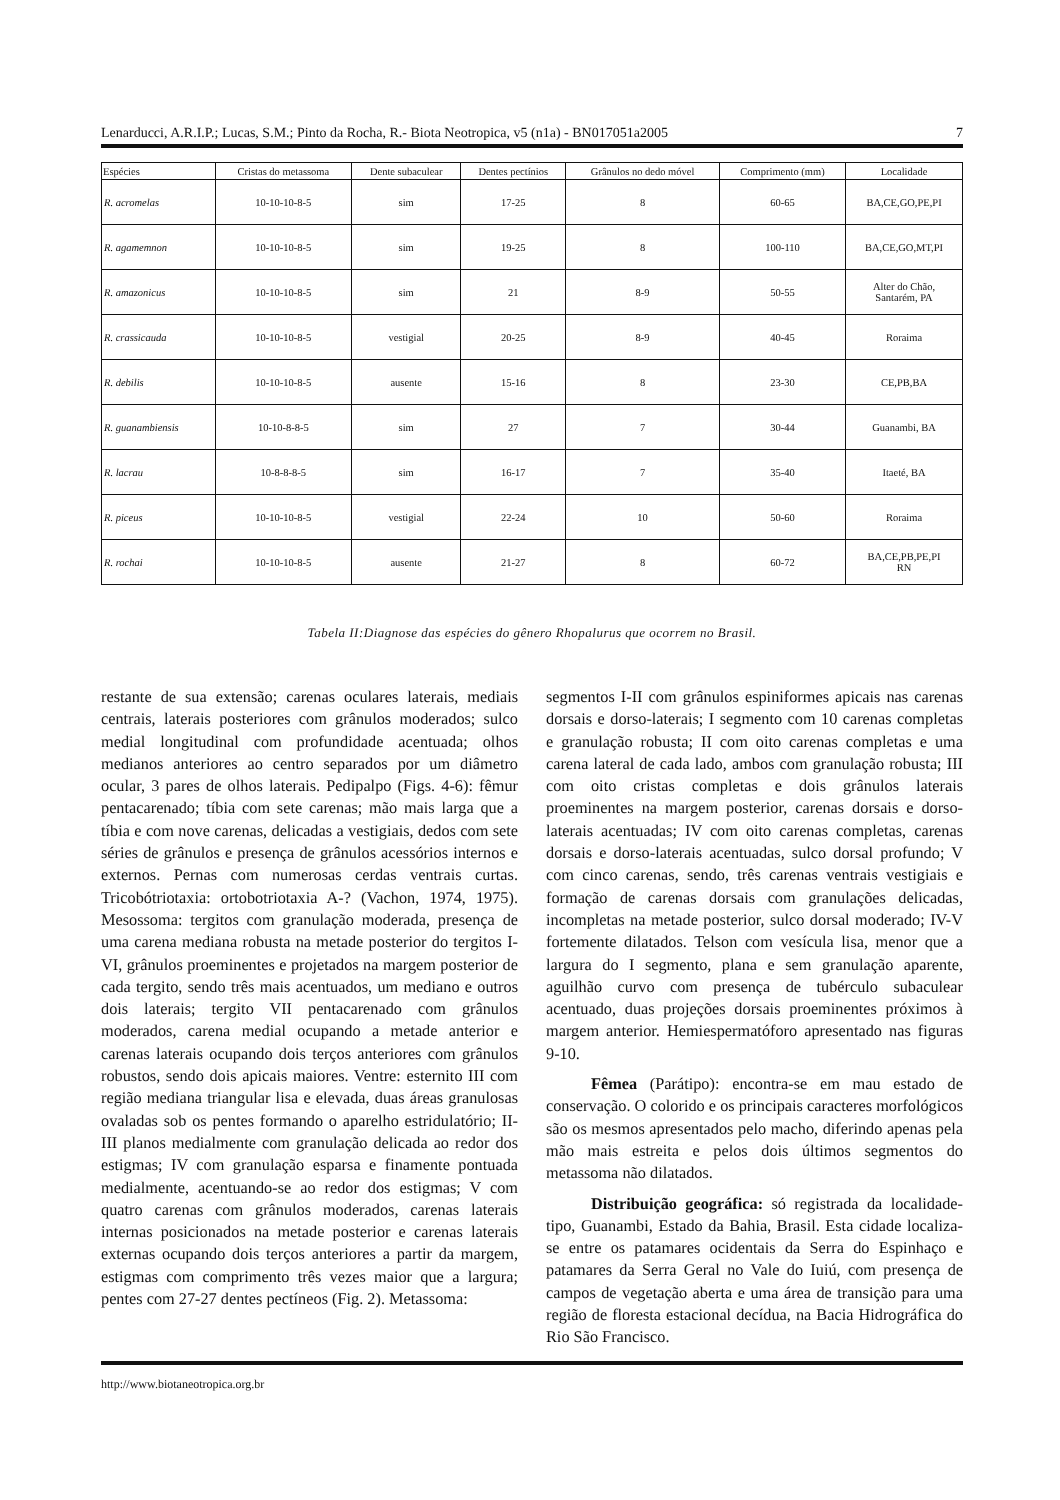Lenarducci, A.R.I.P.; Lucas, S.M.; Pinto da Rocha, R.- Biota Neotropica, v5 (n1a) - BN017051a2005 7
| Espécies | Cristas do metassoma | Dente subaculear | Dentes pectínios | Grânulos no dedo móvel | Comprimento (mm) | Localidade |
| --- | --- | --- | --- | --- | --- | --- |
| R. acromelas | 10-10-10-8-5 | sim | 17-25 | 8 | 60-65 | BA,CE,GO,PE,PI |
| R. agamemnon | 10-10-10-8-5 | sim | 19-25 | 8 | 100-110 | BA,CE,GO,MT,PI |
| R. amazonicus | 10-10-10-8-5 | sim | 21 | 8-9 | 50-55 | Alter do Chão, Santarém, PA |
| R. crassicauda | 10-10-10-8-5 | vestigial | 20-25 | 8-9 | 40-45 | Roraima |
| R. debilis | 10-10-10-8-5 | ausente | 15-16 | 8 | 23-30 | CE,PB,BA |
| R. guanambiensis | 10-10-8-8-5 | sim | 27 | 7 | 30-44 | Guanambi, BA |
| R. lacrau | 10-8-8-8-5 | sim | 16-17 | 7 | 35-40 | Itaeté, BA |
| R. piceus | 10-10-10-8-5 | vestigial | 22-24 | 10 | 50-60 | Roraima |
| R. rochai | 10-10-10-8-5 | ausente | 21-27 | 8 | 60-72 | BA,CE,PB,PE,PI RN |
Tabela II:Diagnose das espécies do gênero Rhopalurus que ocorrem no Brasil.
restante de sua extensão; carenas oculares laterais, mediais centrais, laterais posteriores com grânulos moderados; sulco medial longitudinal com profundidade acentuada; olhos medianos anteriores ao centro separados por um diâmetro ocular, 3 pares de olhos laterais. Pedipalpo (Figs. 4-6): fêmur pentacarenado; tíbia com sete carenas; mão mais larga que a tíbia e com nove carenas, delicadas a vestigiais, dedos com sete séries de grânulos e presença de grânulos acessórios internos e externos. Pernas com numerosas cerdas ventrais curtas. Tricobótriotaxia: ortobotriotaxia A-? (Vachon, 1974, 1975). Mesossoma: tergitos com granulação moderada, presença de uma carena mediana robusta na metade posterior do tergitos I-VI, grânulos proeminentes e projetados na margem posterior de cada tergito, sendo três mais acentuados, um mediano e outros dois laterais; tergito VII pentacarenado com grânulos moderados, carena medial ocupando a metade anterior e carenas laterais ocupando dois terços anteriores com grânulos robustos, sendo dois apicais maiores. Ventre: esternito III com região mediana triangular lisa e elevada, duas áreas granulosas ovaladas sob os pentes formando o aparelho estridulatório; II-III planos medialmente com granulação delicada ao redor dos estigmas; IV com granulação esparsa e finamente pontuada medialmente, acentuando-se ao redor dos estigmas; V com quatro carenas com grânulos moderados, carenas laterais internas posicionados na metade posterior e carenas laterais externas ocupando dois terços anteriores a partir da margem, estigmas com comprimento três vezes maior que a largura; pentes com 27-27 dentes pectíneos (Fig. 2). Metassoma:
segmentos I-II com grânulos espiniformes apicais nas carenas dorsais e dorso-laterais; I segmento com 10 carenas completas e granulação robusta; II com oito carenas completas e uma carena lateral de cada lado, ambos com granulação robusta; III com oito cristas completas e dois grânulos laterais proeminentes na margem posterior, carenas dorsais e dorso-laterais acentuadas; IV com oito carenas completas, carenas dorsais e dorso-laterais acentuadas, sulco dorsal profundo; V com cinco carenas, sendo, três carenas ventrais vestigiais e formação de carenas dorsais com granulações delicadas, incompletas na metade posterior, sulco dorsal moderado; IV-V fortemente dilatados. Telson com vesícula lisa, menor que a largura do I segmento, plana e sem granulação aparente, aguilhão curvo com presença de tubérculo subaculear acentuado, duas projeções dorsais proeminentes próximos à margem anterior. Hemiespermatóforo apresentado nas figuras 9-10.
Fêmea (Parátipo): encontra-se em mau estado de conservação. O colorido e os principais caracteres morfológicos são os mesmos apresentados pelo macho, diferindo apenas pela mão mais estreita e pelos dois últimos segmentos do metassoma não dilatados.
Distribuição geográfica: só registrada da localidade-tipo, Guanambi, Estado da Bahia, Brasil. Esta cidade localiza-se entre os patamares ocidentais da Serra do Espinhaço e patamares da Serra Geral no Vale do Iuiú, com presença de campos de vegetação aberta e uma área de transição para uma região de floresta estacional decídua, na Bacia Hidrográfica do Rio São Francisco.
http://www.biotaneotropica.org.br